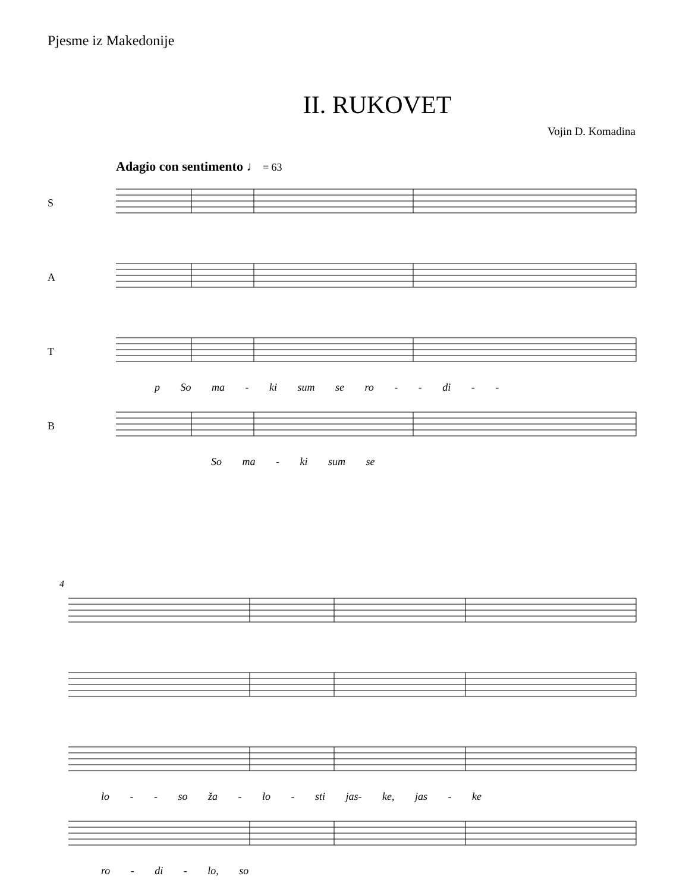Pjesme iz Makedonije
II. RUKOVET
Vojin D. Komadina
Adagio con sentimento ♩ = 63
S
A
T
p So ma - ki sum se ro - - di - -
B
So ma - ki sum se
4
lo - - so ža - lo - sti jas- ke, jas - ke
ro - di - lo, so